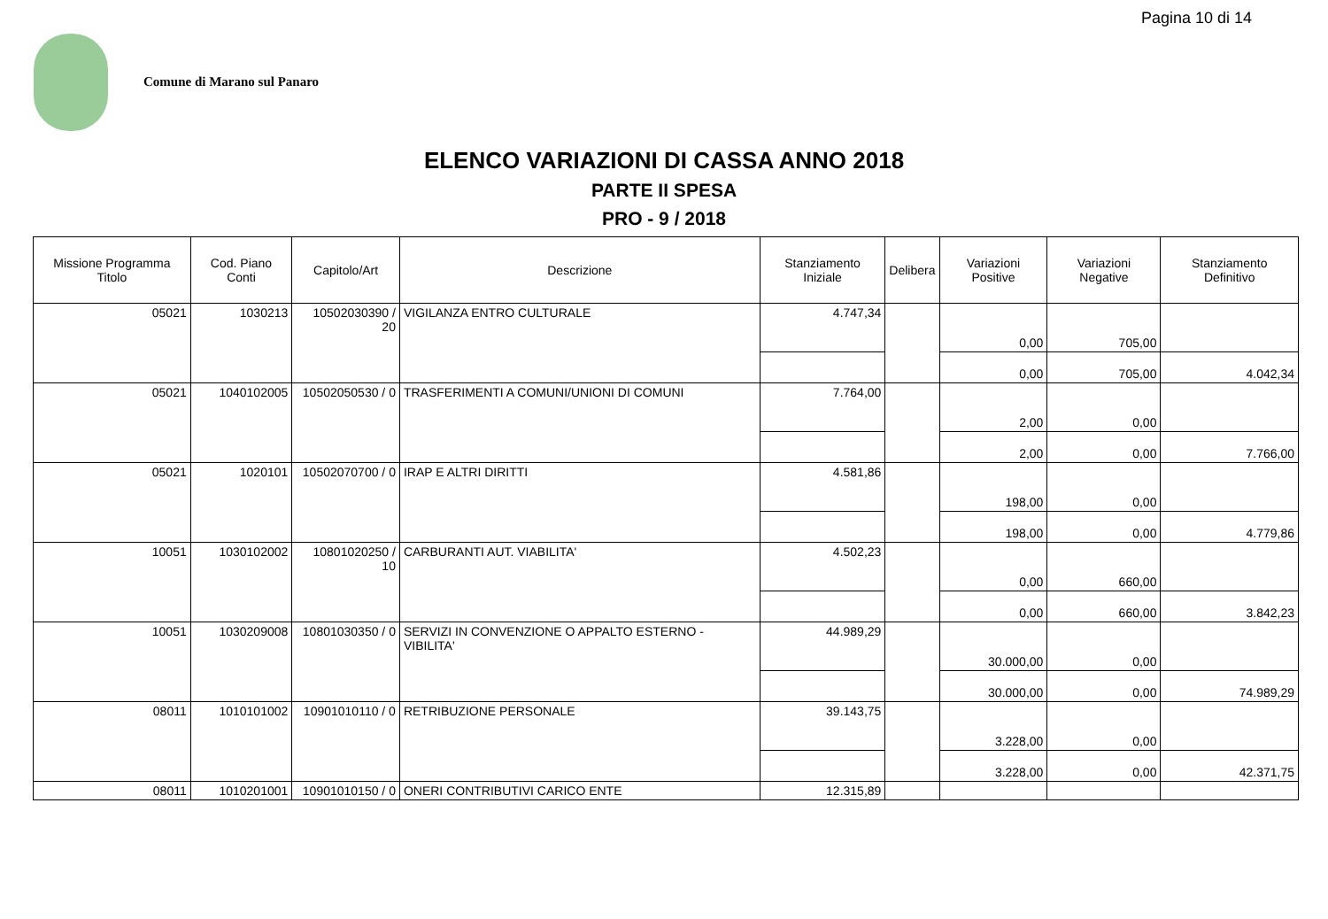Pagina 10 di 14
Comune di Marano sul Panaro
ELENCO VARIAZIONI DI CASSA ANNO 2018
PARTE II SPESA
PRO - 9 / 2018
| Missione Programma Titolo | Cod. Piano Conti | Capitolo/Art | Descrizione | Stanziamento Iniziale | Delibera | Variazioni Positive | Variazioni Negative | Stanziamento Definitivo |
| --- | --- | --- | --- | --- | --- | --- | --- | --- |
| 05021 | 1030213 | 10502030390 / 20 | VIGILANZA ENTRO CULTURALE | 4.747,34 | | 0,00 | 705,00 | |
| | | | | | | 0,00 | 705,00 | 4.042,34 |
| 05021 | 1040102005 | 10502050530 / 0 | TRASFERIMENTI A COMUNI/UNIONI DI COMUNI | 7.764,00 | | 2,00 | 0,00 | |
| | | | | | | 2,00 | 0,00 | 7.766,00 |
| 05021 | 1020101 | 10502070700 / 0 | IRAP E ALTRI DIRITTI | 4.581,86 | | 198,00 | 0,00 | |
| | | | | | | 198,00 | 0,00 | 4.779,86 |
| 10051 | 1030102002 | 10801020250 / 10 | CARBURANTI AUT. VIABILITA' | 4.502,23 | | 0,00 | 660,00 | |
| | | | | | | 0,00 | 660,00 | 3.842,23 |
| 10051 | 1030209008 | 10801030350 / 0 | SERVIZI IN CONVENZIONE O APPALTO ESTERNO - VIBILITA' | 44.989,29 | | 30.000,00 | 0,00 | |
| | | | | | | 30.000,00 | 0,00 | 74.989,29 |
| 08011 | 1010101002 | 10901010110 / 0 | RETRIBUZIONE PERSONALE | 39.143,75 | | 3.228,00 | 0,00 | |
| | | | | | | 3.228,00 | 0,00 | 42.371,75 |
| 08011 | 1010201001 | 10901010150 / 0 | ONERI CONTRIBUTIVI CARICO ENTE | 12.315,89 | | | | |